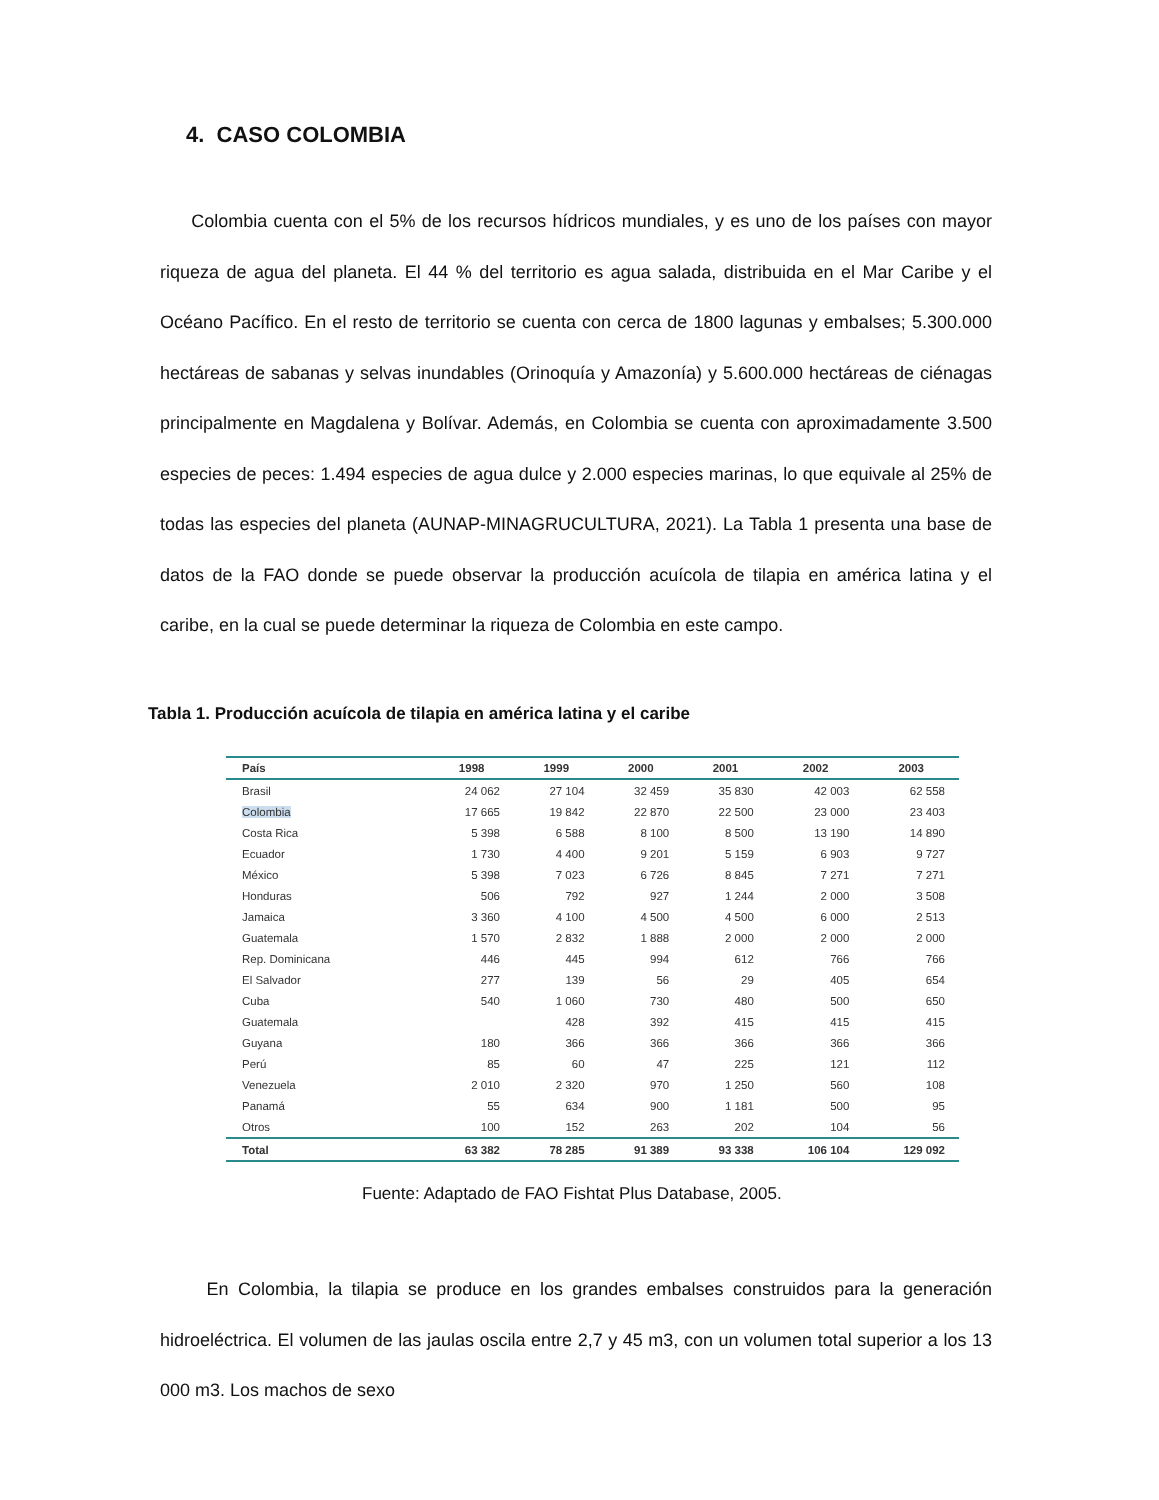4. CASO COLOMBIA
Colombia cuenta con el 5% de los recursos hídricos mundiales, y es uno de los países con mayor riqueza de agua del planeta. El 44 % del territorio es agua salada, distribuida en el Mar Caribe y el Océano Pacífico. En el resto de territorio se cuenta con cerca de 1800 lagunas y embalses; 5.300.000 hectáreas de sabanas y selvas inundables (Orinoquía y Amazonía) y 5.600.000 hectáreas de ciénagas principalmente en Magdalena y Bolívar. Además, en Colombia se cuenta con aproximadamente 3.500 especies de peces: 1.494 especies de agua dulce y 2.000 especies marinas, lo que equivale al 25% de todas las especies del planeta (AUNAP-MINAGRUCULTURA, 2021). La Tabla 1 presenta una base de datos de la FAO donde se puede observar la producción acuícola de tilapia en américa latina y el caribe, en la cual se puede determinar la riqueza de Colombia en este campo.
Tabla 1. Producción acuícola de tilapia en américa latina y el caribe
| País | 1998 | 1999 | 2000 | 2001 | 2002 | 2003 |
| --- | --- | --- | --- | --- | --- | --- |
| Brasil | 24 062 | 27 104 | 32 459 | 35 830 | 42 003 | 62 558 |
| Colombia | 17 665 | 19 842 | 22 870 | 22 500 | 23 000 | 23 403 |
| Costa Rica | 5 398 | 6 588 | 8 100 | 8 500 | 13 190 | 14 890 |
| Ecuador | 1 730 | 4 400 | 9 201 | 5 159 | 6 903 | 9 727 |
| México | 5 398 | 7 023 | 6 726 | 8 845 | 7 271 | 7 271 |
| Honduras | 506 | 792 | 927 | 1 244 | 2 000 | 3 508 |
| Jamaica | 3 360 | 4 100 | 4 500 | 4 500 | 6 000 | 2 513 |
| Guatemala | 1 570 | 2 832 | 1 888 | 2 000 | 2 000 | 2 000 |
| Rep. Dominicana | 446 | 445 | 994 | 612 | 766 | 766 |
| El Salvador | 277 | 139 | 56 | 29 | 405 | 654 |
| Cuba | 540 | 1 060 | 730 | 480 | 500 | 650 |
| Guatemala | | 428 | 392 | 415 | 415 | 415 |
| Guyana | 180 | 366 | 366 | 366 | 366 | 366 |
| Perú | 85 | 60 | 47 | 225 | 121 | 112 |
| Venezuela | 2 010 | 2 320 | 970 | 1 250 | 560 | 108 |
| Panamá | 55 | 634 | 900 | 1 181 | 500 | 95 |
| Otros | 100 | 152 | 263 | 202 | 104 | 56 |
| Total | 63 382 | 78 285 | 91 389 | 93 338 | 106 104 | 129 092 |
Fuente: Adaptado de FAO Fishtat Plus Database, 2005.
En Colombia, la tilapia se produce en los grandes embalses construidos para la generación hidroeléctrica. El volumen de las jaulas oscila entre 2,7 y 45 m3, con un volumen total superior a los 13 000 m3. Los machos de sexo